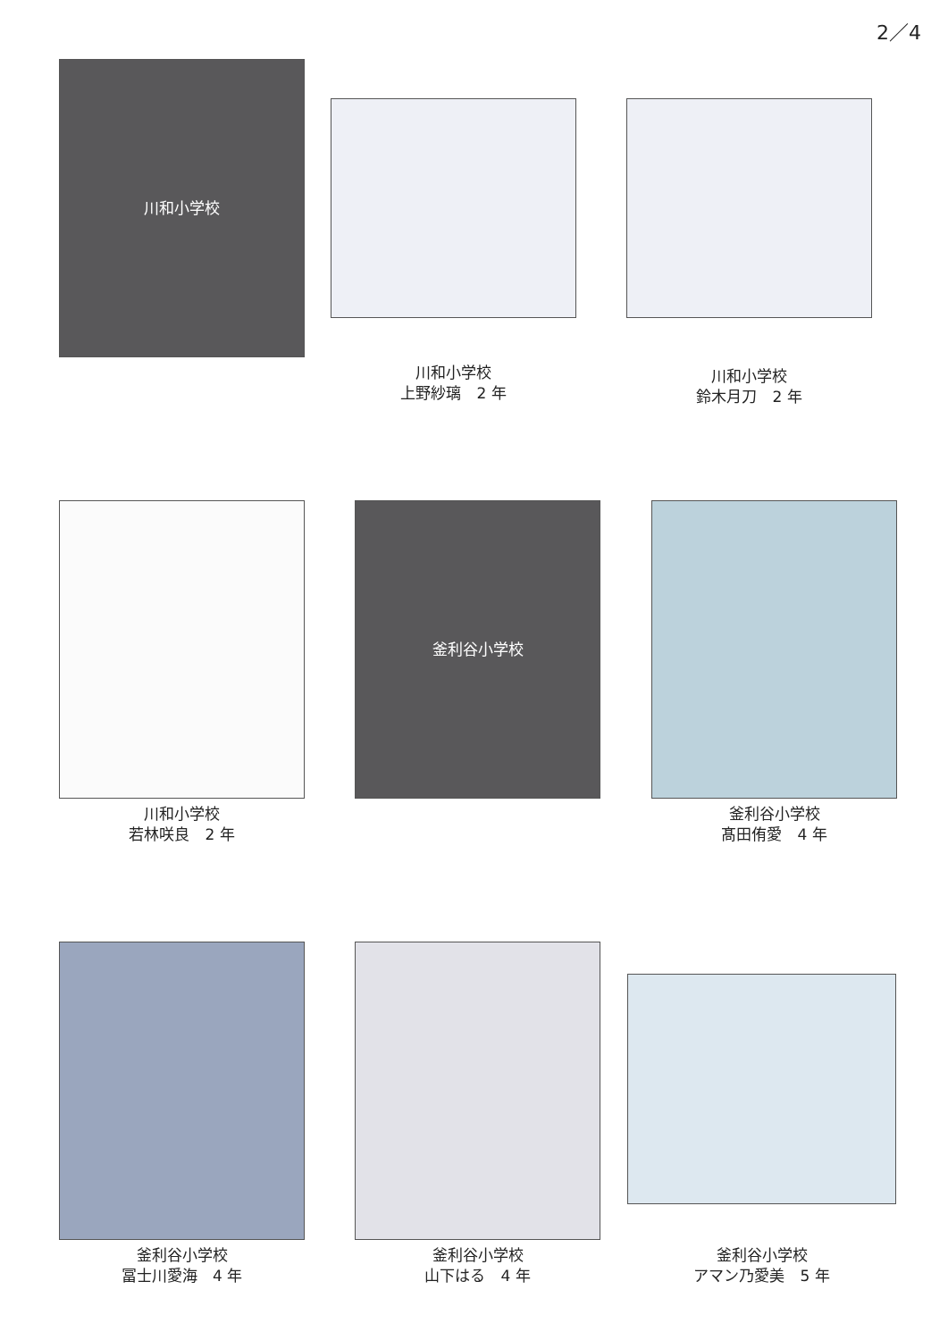2／4
川和小学校
川和小学校
上野紗璃　2 年
川和小学校
鈴木月刀　2 年
川和小学校
若林咲良　2 年
釜利谷小学校
釜利谷小学校
髙田侑愛　4 年
釜利谷小学校
冨士川愛海　4 年
釜利谷小学校
山下はる　4 年
釜利谷小学校
アマン乃愛美　5 年